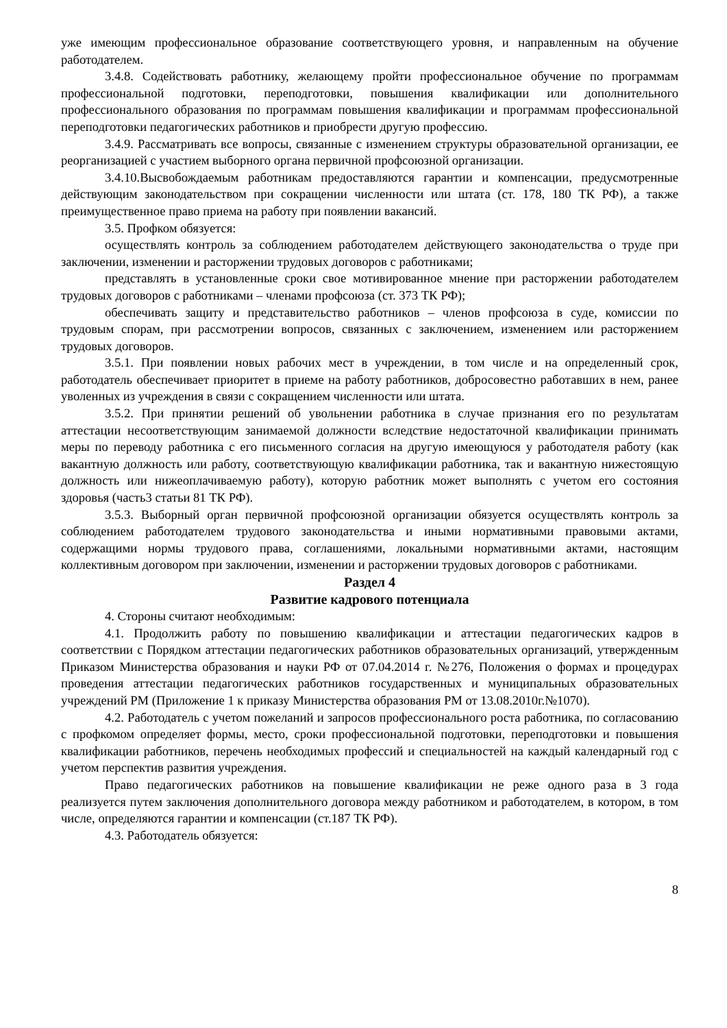уже имеющим профессиональное образование соответствующего уровня, и направленным на обучение работодателем.
3.4.8. Содействовать работнику, желающему пройти профессиональное обучение по программам профессиональной подготовки, переподготовки, повышения квалификации или дополнительного профессионального образования по программам повышения квалификации и программам профессиональной переподготовки педагогических работников и приобрести другую профессию.
3.4.9. Рассматривать все вопросы, связанные с изменением структуры образовательной организации, ее реорганизацией с участием выборного органа первичной профсоюзной организации.
3.4.10.Высвобождаемым работникам предоставляются гарантии и компенсации, предусмотренные действующим законодательством при сокращении численности или штата (ст. 178, 180 ТК РФ), а также преимущественное право приема на работу при появлении вакансий.
3.5. Профком обязуется:
осуществлять контроль за соблюдением работодателем действующего законодательства о труде при заключении, изменении и расторжении трудовых договоров с работниками;
представлять в установленные сроки свое мотивированное мнение при расторжении работодателем трудовых договоров с работниками – членами профсоюза (ст. 373 ТК РФ);
обеспечивать защиту и представительство работников – членов профсоюза в суде, комиссии по трудовым спорам, при рассмотрении вопросов, связанных с заключением, изменением или расторжением трудовых договоров.
3.5.1. При появлении новых рабочих мест в учреждении, в том числе и на определенный срок, работодатель обеспечивает приоритет в приеме на работу работников, добросовестно работавших в нем, ранее уволенных из учреждения в связи с сокращением численности или штата.
3.5.2. При принятии решений об увольнении работника в случае признания его по результатам аттестации несоответствующим занимаемой должности вследствие недостаточной квалификации принимать меры по переводу работника с его письменного согласия на другую имеющуюся у работодателя работу (как вакантную должность или работу, соответствующую квалификации работника, так и вакантную нижестоящую должность или нижеоплачиваемую работу), которую работник может выполнять с учетом его состояния здоровья (часть3 статьи 81 ТК РФ).
3.5.3. Выборный орган первичной профсоюзной организации обязуется осуществлять контроль за соблюдением работодателем трудового законодательства и иными нормативными правовыми актами, содержащими нормы трудового права, соглашениями, локальными нормативными актами, настоящим коллективным договором при заключении, изменении и расторжении трудовых договоров с работниками.
Раздел 4
Развитие кадрового потенциала
4. Стороны считают необходимым:
4.1. Продолжить работу по повышению квалификации и аттестации педагогических кадров в соответствии с Порядком аттестации педагогических работников образовательных организаций, утвержденным Приказом Министерства образования и науки РФ от 07.04.2014 г. №276, Положения о формах и процедурах проведения аттестации педагогических работников государственных и муниципальных образовательных учреждений РМ (Приложение 1 к приказу Министерства образования РМ от 13.08.2010г.№1070).
4.2. Работодатель с учетом пожеланий и запросов профессионального роста работника, по согласованию с профкомом определяет формы, место, сроки профессиональной подготовки, переподготовки и повышения квалификации работников, перечень необходимых профессий и специальностей на каждый календарный год с учетом перспектив развития учреждения.
Право педагогических работников на повышение квалификации не реже одного раза в 3 года реализуется путем заключения дополнительного договора между работником и работодателем, в котором, в том числе, определяются гарантии и компенсации (ст.187 ТК РФ).
4.3. Работодатель обязуется:
8